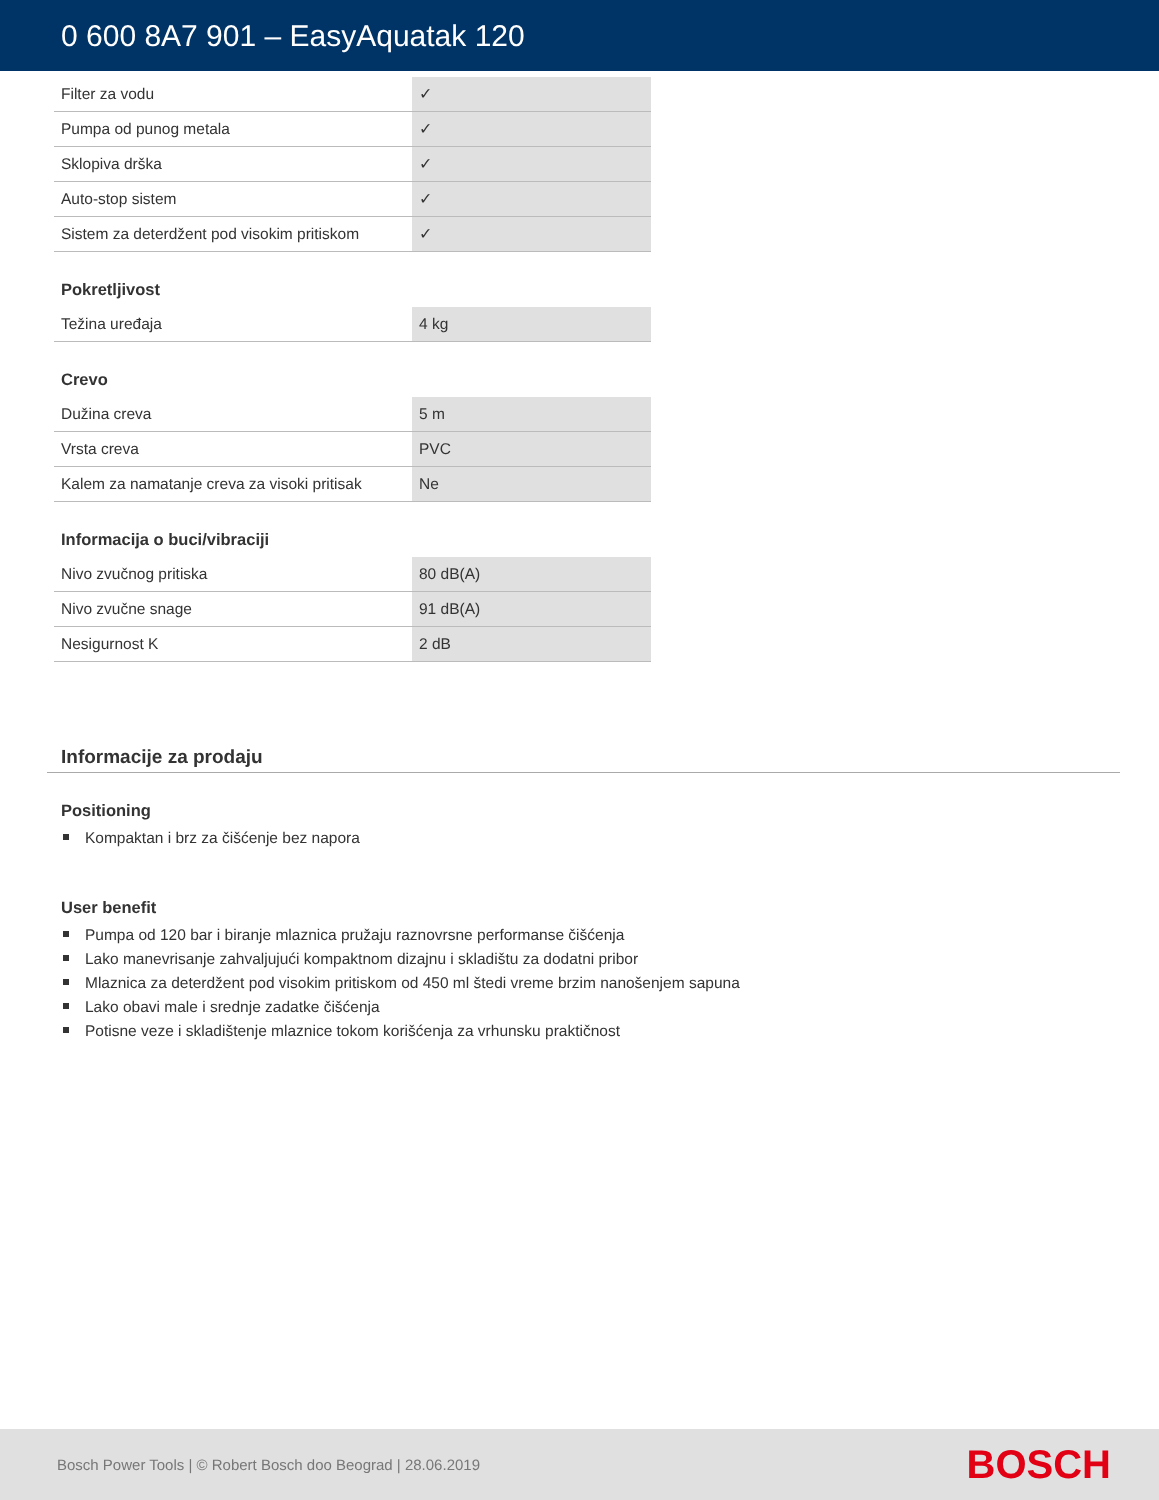0 600 8A7 901 – EasyAquatak 120
| Filter za vodu | ✓ |
| Pumpa od punog metala | ✓ |
| Sklopiva drška | ✓ |
| Auto-stop sistem | ✓ |
| Sistem za deterdžent pod visokim pritiskom | ✓ |
Pokretljivost
| Težina uređaja | 4 kg |
Crevo
| Dužina creva | 5 m |
| Vrsta creva | PVC |
| Kalem za namatanje creva za visoki pritisak | Ne |
Informacija o buci/vibraciji
| Nivo zvučnog pritiska | 80 dB(A) |
| Nivo zvučne snage | 91 dB(A) |
| Nesigurnost K | 2 dB |
Informacije za prodaju
Positioning
Kompaktan i brz za čišćenje bez napora
User benefit
Pumpa od 120 bar i biranje mlaznica pružaju raznovrsne performanse čišćenja
Lako manevrisanje zahvaljujući kompaktnom dizajnu i skladištu za dodatni pribor
Mlaznica za deterdžent pod visokim pritiskom od 450 ml štedi vreme brzim nanošenjem sapuna
Lako obavi male i srednje zadatke čišćenja
Potisne veze i skladištenje mlaznice tokom korišćenja za vrhunsku praktičnost
Bosch Power Tools | © Robert Bosch doo Beograd | 28.06.2019
BOSCH